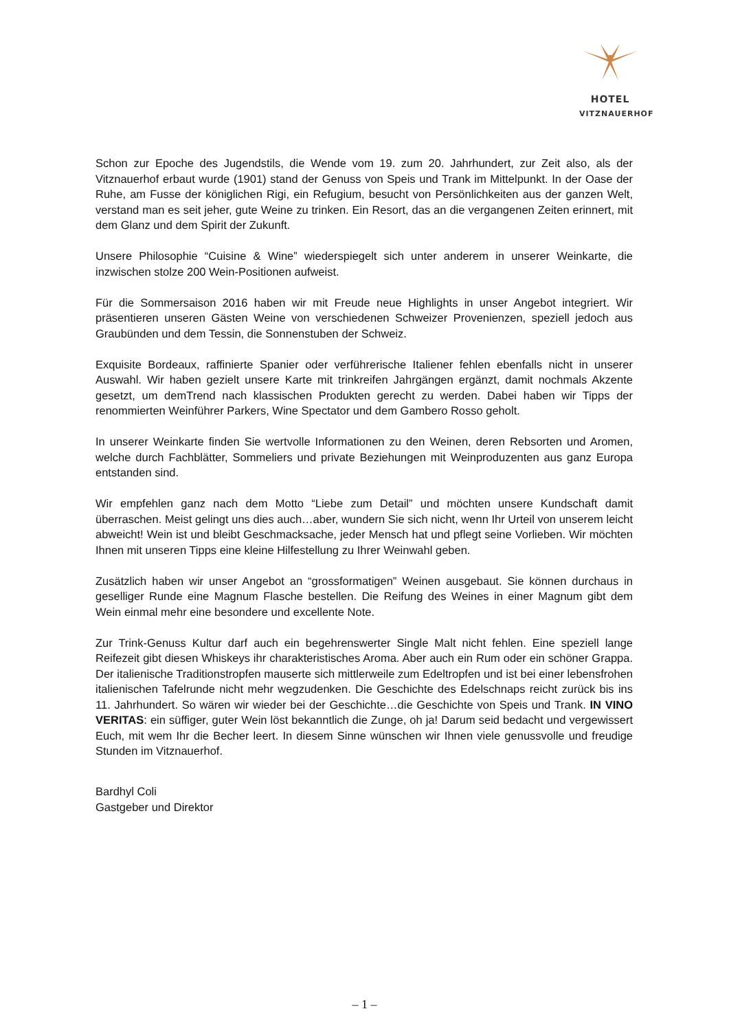HOTEL
VITZNAUERHOF
Schon zur Epoche des Jugendstils, die Wende vom 19. zum 20. Jahrhundert, zur Zeit also, als der Vitznauerhof erbaut wurde (1901) stand der Genuss von Speis und Trank im Mittelpunkt. In der Oase der Ruhe, am Fusse der königlichen Rigi, ein Refugium, besucht von Persönlichkeiten aus der ganzen Welt, verstand man es seit jeher, gute Weine zu trinken. Ein Resort, das an die vergangenen Zeiten erinnert, mit dem Glanz und dem Spirit der Zukunft.
Unsere Philosophie “Cuisine & Wine” wiederspiegelt sich unter anderem in unserer Weinkarte, die inzwischen stolze 200 Wein-Positionen aufweist.
Für die Sommersaison 2016 haben wir mit Freude neue Highlights in unser Angebot integriert. Wir präsentieren unseren Gästen Weine von verschiedenen Schweizer Provenienzen, speziell jedoch aus Graubünden und dem Tessin, die Sonnenstuben der Schweiz.
Exquisite Bordeaux, raffinierte Spanier oder verführerische Italiener fehlen ebenfalls nicht in unserer Auswahl. Wir haben gezielt unsere Karte mit trinkreifen Jahrgängen ergänzt, damit nochmals Akzente gesetzt, um demTrend nach klassischen Produkten gerecht zu werden. Dabei haben wir Tipps der renommierten Weinführer Parkers, Wine Spectator und dem Gambero Rosso geholt.
In unserer Weinkarte finden Sie wertvolle Informationen zu den Weinen, deren Rebsorten und Aromen, welche durch Fachblätter, Sommeliers und private Beziehungen mit Weinproduzenten aus ganz Europa entstanden sind.
Wir empfehlen ganz nach dem Motto “Liebe zum Detail” und möchten unsere Kundschaft damit überraschen. Meist gelingt uns dies auch…aber, wundern Sie sich nicht, wenn Ihr Urteil von unserem leicht abweicht! Wein ist und bleibt Geschmacksache, jeder Mensch hat und pflegt seine Vorlieben. Wir möchten Ihnen mit unseren Tipps eine kleine Hilfestellung zu Ihrer Weinwahl geben.
Zusätzlich haben wir unser Angebot an “grossformatigen” Weinen ausgebaut. Sie können durchaus in geselliger Runde eine Magnum Flasche bestellen. Die Reifung des Weines in einer Magnum gibt dem Wein einmal mehr eine besondere und excellente Note.
Zur Trink-Genuss Kultur darf auch ein begehrenswerter Single Malt nicht fehlen. Eine speziell lange Reifezeit gibt diesen Whiskeys ihr charakteristisches Aroma. Aber auch ein Rum oder ein schöner Grappa. Der italienische Traditionstropfen mauserte sich mittlerweile zum Edeltropfen und ist bei einer lebensfrohen italienischen Tafelrunde nicht mehr wegzudenken. Die Geschichte des Edelschnaps reicht zurück bis ins 11. Jahrhundert. So wären wir wieder bei der Geschichte…die Geschichte von Speis und Trank. IN VINO VERITAS: ein süffiger, guter Wein löst bekanntlich die Zunge, oh ja! Darum seid bedacht und vergewissert Euch, mit wem Ihr die Becher leert. In diesem Sinne wünschen wir Ihnen viele genussvolle und freudige Stunden im Vitznauerhof.
Bardhyl Coli
Gastgeber und Direktor
– 1 –